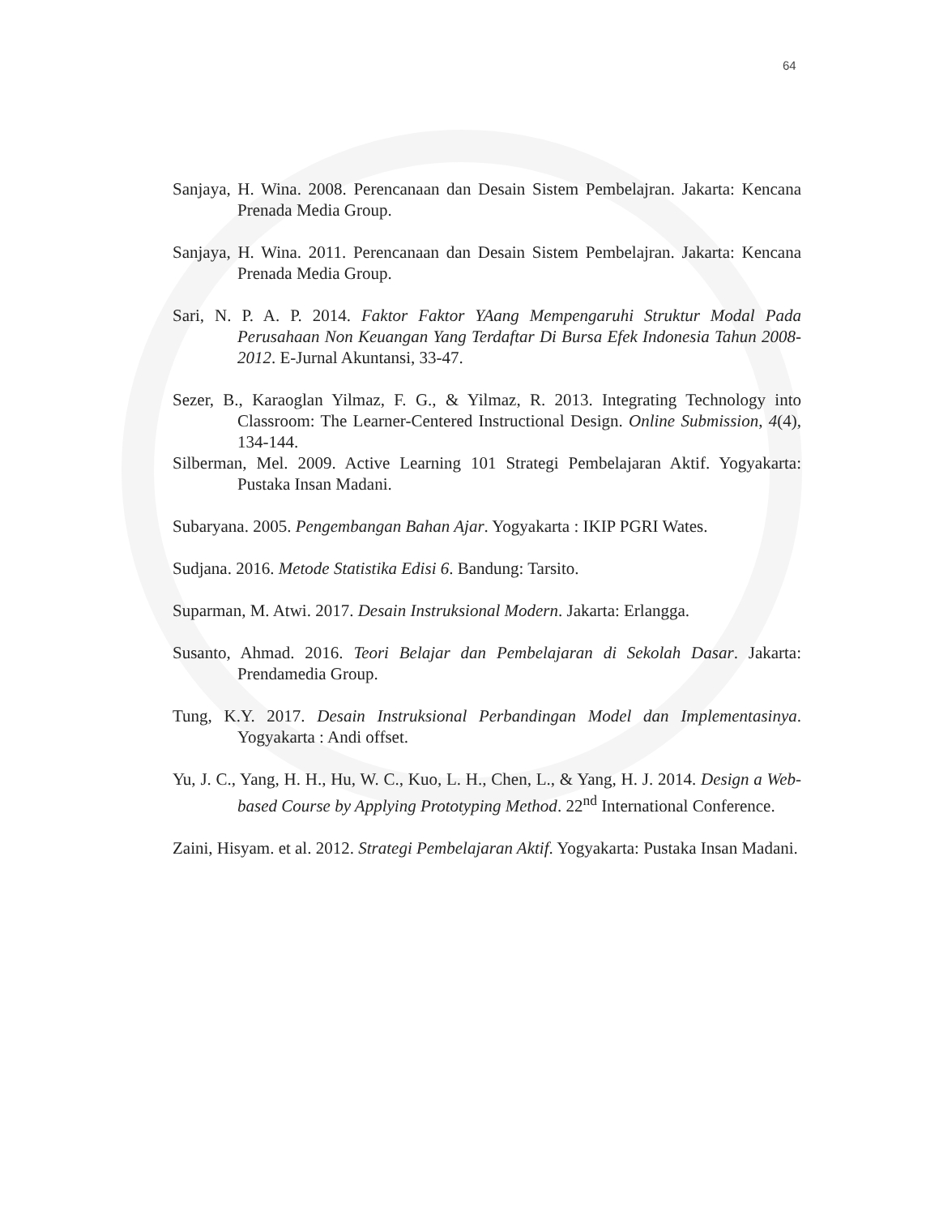64
Sanjaya, H. Wina. 2008. Perencanaan dan Desain Sistem Pembelajran. Jakarta: Kencana Prenada Media Group.
Sanjaya, H. Wina. 2011. Perencanaan dan Desain Sistem Pembelajran. Jakarta: Kencana Prenada Media Group.
Sari, N. P. A. P. 2014. Faktor Faktor YAang Mempengaruhi Struktur Modal Pada Perusahaan Non Keuangan Yang Terdaftar Di Bursa Efek Indonesia Tahun 2008-2012. E-Jurnal Akuntansi, 33-47.
Sezer, B., Karaoglan Yilmaz, F. G., & Yilmaz, R. 2013. Integrating Technology into Classroom: The Learner-Centered Instructional Design. Online Submission, 4(4), 134-144.
Silberman, Mel. 2009. Active Learning 101 Strategi Pembelajaran Aktif. Yogyakarta: Pustaka Insan Madani.
Subaryana. 2005. Pengembangan Bahan Ajar. Yogyakarta : IKIP PGRI Wates.
Sudjana. 2016. Metode Statistika Edisi 6. Bandung: Tarsito.
Suparman, M. Atwi. 2017. Desain Instruksional Modern. Jakarta: Erlangga.
Susanto, Ahmad. 2016. Teori Belajar dan Pembelajaran di Sekolah Dasar. Jakarta: Prendamedia Group.
Tung, K.Y. 2017. Desain Instruksional Perbandingan Model dan Implementasinya. Yogyakarta : Andi offset.
Yu, J. C., Yang, H. H., Hu, W. C., Kuo, L. H., Chen, L., & Yang, H. J. 2014. Design a Web-based Course by Applying Prototyping Method. 22<sup>nd</sup> International Conference.
Zaini, Hisyam. et al. 2012. Strategi Pembelajaran Aktif. Yogyakarta: Pustaka Insan Madani.